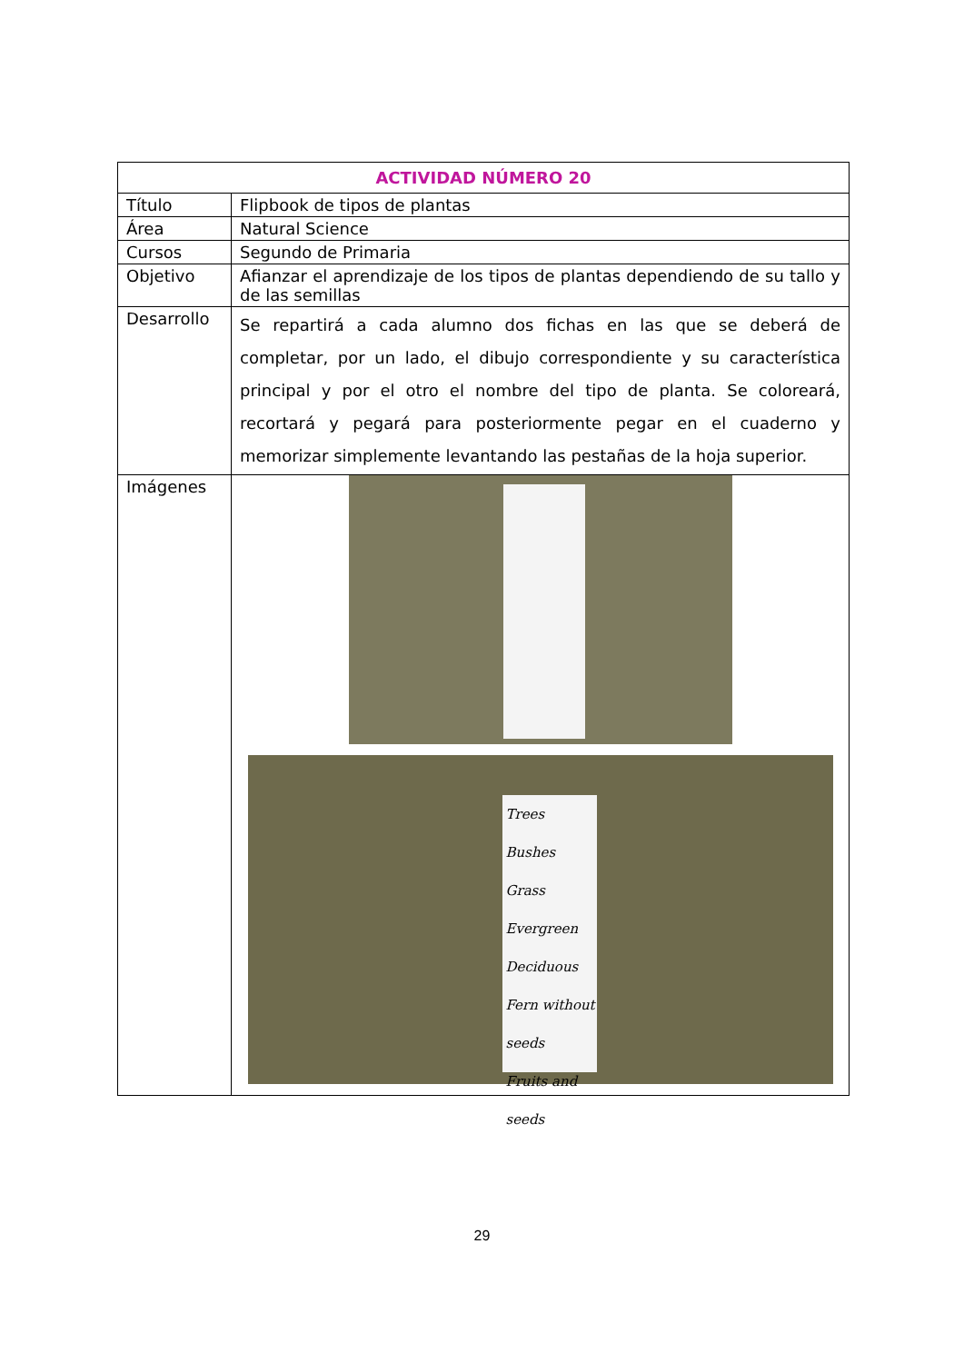| ACTIVIDAD NÚMERO 20 | |
| --- | --- |
| Título | Flipbook de tipos de plantas |
| Área | Natural Science |
| Cursos | Segundo de Primaria |
| Objetivo | Afianzar el aprendizaje de los tipos de plantas dependiendo de su tallo y de las semillas |
| Desarrollo | Se repartirá a cada alumno dos fichas en las que se deberá de completar, por un lado, el dibujo correspondiente y su característica principal y por el otro el nombre del tipo de planta. Se coloreará, recortará y pegará para posteriormente pegar en el cuaderno y memorizar simplemente levantando las pestañas de la hoja superior. |
| Imágenes | Trees Bushes Grass Evergreen Deciduous Fern without seeds Fruits and seeds |
29